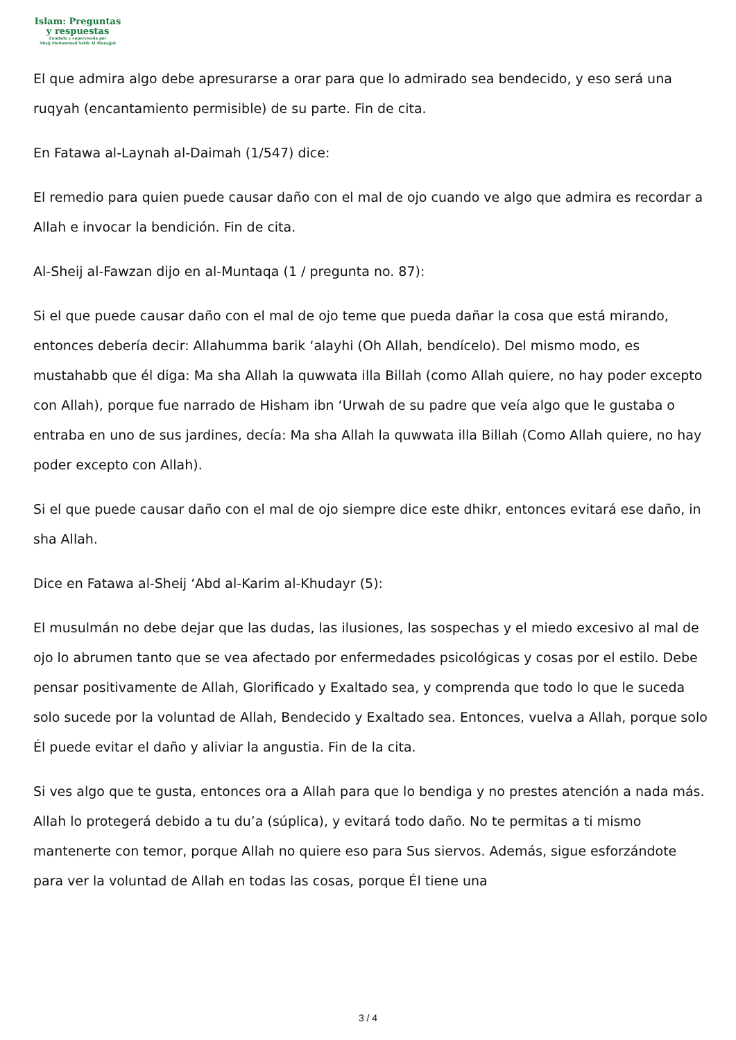Islam: Preguntas
y respuestas
Fundada y supervisada por
Shaij Muhammad Salih Al Munajjid
El que admira algo debe apresurarse a orar para que lo admirado sea bendecido, y eso será una ruqyah (encantamiento permisible) de su parte. Fin de cita.
En Fatawa al-Laynah al-Daimah (1/547) dice:
El remedio para quien puede causar daño con el mal de ojo cuando ve algo que admira es recordar a Allah e invocar la bendición. Fin de cita.
Al-Sheij al-Fawzan dijo en al-Muntaqa (1 / pregunta no. 87):
Si el que puede causar daño con el mal de ojo teme que pueda dañar la cosa que está mirando, entonces debería decir: Allahumma barik ‘alayhi (Oh Allah, bendícelo). Del mismo modo, es mustahabb que él diga: Ma sha Allah la quwwata illa Billah (como Allah quiere, no hay poder excepto con Allah), porque fue narrado de Hisham ibn ‘Urwah de su padre que veía algo que le gustaba o entraba en uno de sus jardines, decía: Ma sha Allah la quwwata illa Billah (Como Allah quiere, no hay poder excepto con Allah).
Si el que puede causar daño con el mal de ojo siempre dice este dhikr, entonces evitará ese daño, in sha Allah.
Dice en Fatawa al-Sheij ‘Abd al-Karim al-Khudayr (5):
El musulmán no debe dejar que las dudas, las ilusiones, las sospechas y el miedo excesivo al mal de ojo lo abrumen tanto que se vea afectado por enfermedades psicológicas y cosas por el estilo. Debe pensar positivamente de Allah, Glorificado y Exaltado sea, y comprenda que todo lo que le suceda solo sucede por la voluntad de Allah, Bendecido y Exaltado sea. Entonces, vuelva a Allah, porque solo Él puede evitar el daño y aliviar la angustia. Fin de la cita.
Si ves algo que te gusta, entonces ora a Allah para que lo bendiga y no prestes atención a nada más. Allah lo protegerá debido a tu du’a (súplica), y evitará todo daño. No te permitas a ti mismo mantenerte con temor, porque Allah no quiere eso para Sus siervos. Además, sigue esforzándote para ver la voluntad de Allah en todas las cosas, porque Él tiene una
3 / 4